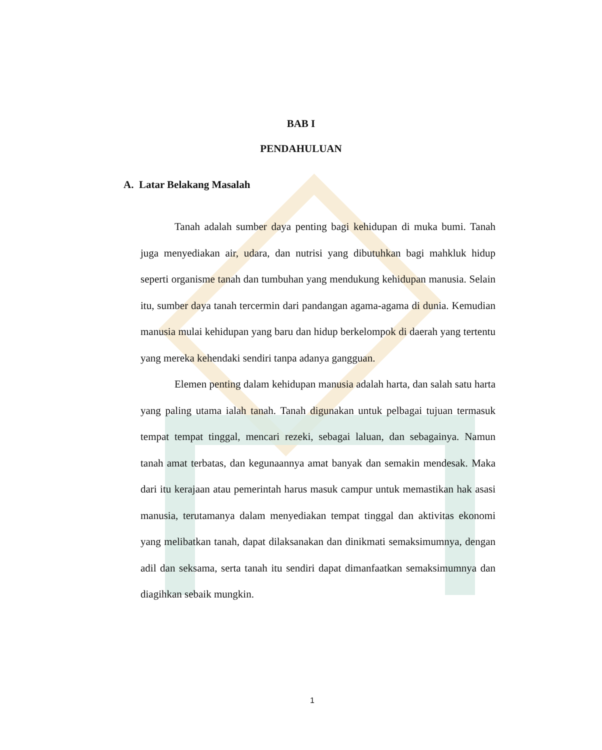BAB I
PENDAHULUAN
A. Latar Belakang Masalah
Tanah adalah sumber daya penting bagi kehidupan di muka bumi. Tanah juga menyediakan air, udara, dan nutrisi yang dibutuhkan bagi mahkluk hidup seperti organisme tanah dan tumbuhan yang mendukung kehidupan manusia. Selain itu, sumber daya tanah tercermin dari pandangan agama-agama di dunia. Kemudian manusia mulai kehidupan yang baru dan hidup berkelompok di daerah yang tertentu yang mereka kehendaki sendiri tanpa adanya gangguan.
Elemen penting dalam kehidupan manusia adalah harta, dan salah satu harta yang paling utama ialah tanah. Tanah digunakan untuk pelbagai tujuan termasuk tempat tempat tinggal, mencari rezeki, sebagai laluan, dan sebagainya. Namun tanah amat terbatas, dan kegunaannya amat banyak dan semakin mendesak. Maka dari itu kerajaan atau pemerintah harus masuk campur untuk memastikan hak asasi manusia, terutamanya dalam menyediakan tempat tinggal dan aktivitas ekonomi yang melibatkan tanah, dapat dilaksanakan dan dinikmati semaksimumnya, dengan adil dan seksama, serta tanah itu sendiri dapat dimanfaatkan semaksimumnya dan diagihkan sebaik mungkin.
1